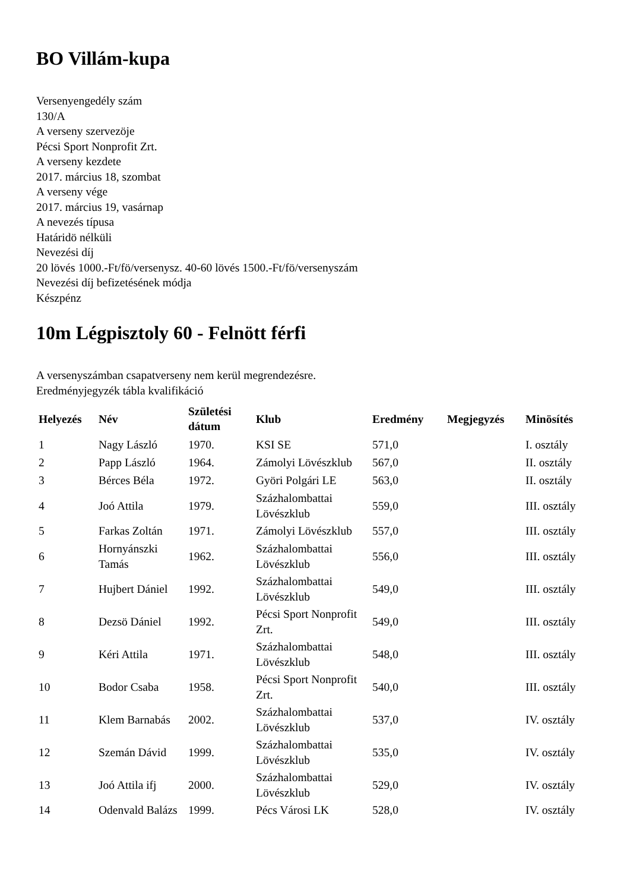BO Villám-kupa
Versenyengedély szám
130/A
A verseny szervezöje
Pécsi Sport Nonprofit Zrt.
A verseny kezdete
2017. március 18, szombat
A verseny vége
2017. március 19, vasárnap
A nevezés típusa
Határidö nélküli
Nevezési díj
20 lövés 1000.-Ft/fö/versenysz. 40-60 lövés 1500.-Ft/fö/versenyszám
Nevezési díj befizetésének módja
Készpénz
10m Légpisztoly 60 - Felnött férfi
A versenyszámban csapatverseny nem kerül megrendezésre.
Eredményjegyzék tábla kvalifikáció
| Helyezés | Név | Születési dátum | Klub | Eredmény | Megjegyzés | Minösítés |
| --- | --- | --- | --- | --- | --- | --- |
| 1 | Nagy László | 1970. | KSI SE | 571,0 | | I. osztály |
| 2 | Papp László | 1964. | Zámolyi Lövészklub | 567,0 | | II. osztály |
| 3 | Bérces Béla | 1972. | Györi Polgári LE | 563,0 | | II. osztály |
| 4 | Joó Attila | 1979. | Százhalombattai Lövészklub | 559,0 | | III. osztály |
| 5 | Farkas Zoltán | 1971. | Zámolyi Lövészklub | 557,0 | | III. osztály |
| 6 | Hornyánszki Tamás | 1962. | Százhalombattai Lövészklub | 556,0 | | III. osztály |
| 7 | Hujbert Dániel | 1992. | Százhalombattai Lövészklub | 549,0 | | III. osztály |
| 8 | Dezsö Dániel | 1992. | Pécsi Sport Nonprofit Zrt. | 549,0 | | III. osztály |
| 9 | Kéri Attila | 1971. | Százhalombattai Lövészklub | 548,0 | | III. osztály |
| 10 | Bodor Csaba | 1958. | Pécsi Sport Nonprofit Zrt. | 540,0 | | III. osztály |
| 11 | Klem Barnabás | 2002. | Százhalombattai Lövészklub | 537,0 | | IV. osztály |
| 12 | Szemán Dávid | 1999. | Százhalombattai Lövészklub | 535,0 | | IV. osztály |
| 13 | Joó Attila ifj | 2000. | Százhalombattai Lövészklub | 529,0 | | IV. osztály |
| 14 | Odenvald Balázs | 1999. | Pécs Városi LK | 528,0 | | IV. osztály |